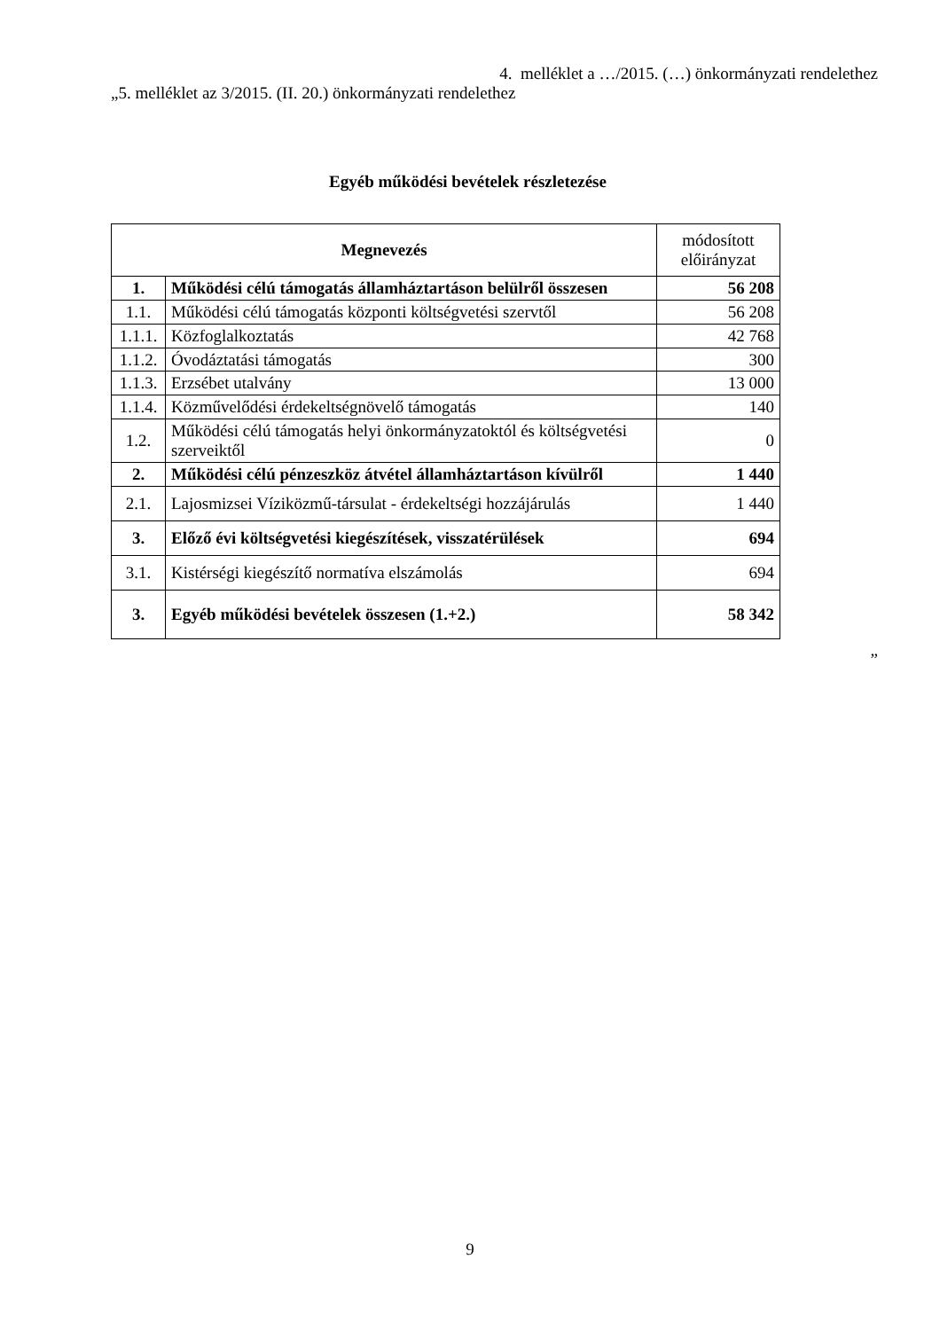4. melléklet a …/2015. (…) önkormányzati rendelethez
„5. melléklet az 3/2015. (II. 20.) önkormányzati rendelethez
Egyéb működési bevételek részletezése
| Megnevezés | | módosított előirányzat |
| 1. | Működési célú támogatás államháztartáson belülről összesen | 56 208 |
| 1.1. | Működési célú támogatás központi költségvetési szervtől | 56 208 |
| 1.1.1. | Közfoglalkoztatás | 42 768 |
| 1.1.2. | Óvodáztatási támogatás | 300 |
| 1.1.3. | Erzsébet utalvány | 13 000 |
| 1.1.4. | Közművelődési érdekeltségnövelő támogatás | 140 |
| 1.2. | Működési célú támogatás helyi önkormányzatoktól és költségvetési szerveiktől | 0 |
| 2. | Működési célú pénzeszköz átvétel államháztartáson kívülről | 1 440 |
| 2.1. | Lajosmizsei Víziközmű-társulat - érdekeltségi hozzájárulás | 1 440 |
| 3. | Előző évi költségvetési kiegészítések, visszatérülések | 694 |
| 3.1. | Kistérségi kiegészítő normatíva elszámolás | 694 |
| 3. | Egyéb működési bevételek összesen (1.+2.) | 58 342 |
”
9